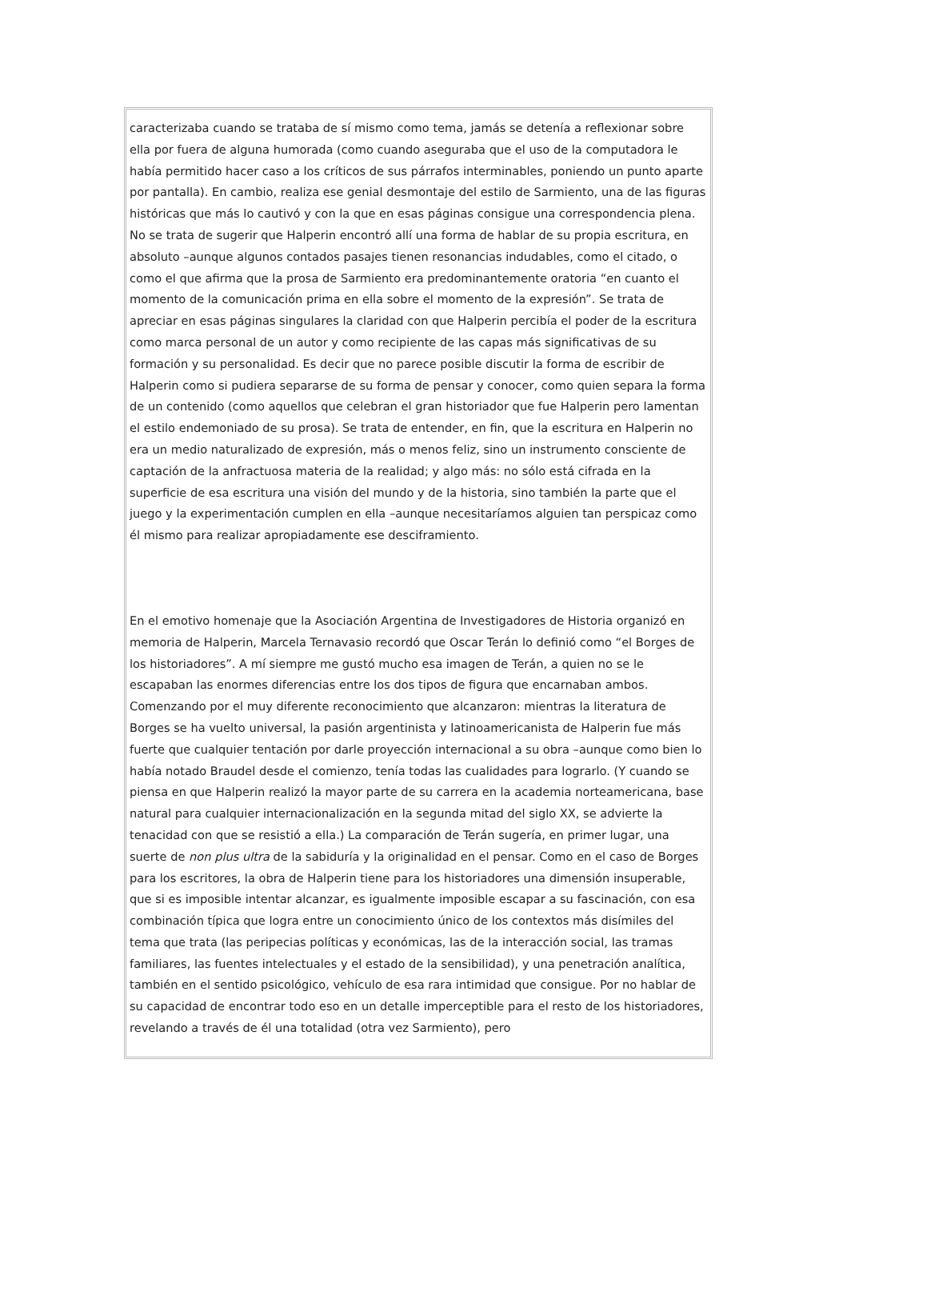caracterizaba cuando se trataba de sí mismo como tema, jamás se detenía a reflexionar sobre ella por fuera de alguna humorada (como cuando aseguraba que el uso de la computadora le había permitido hacer caso a los críticos de sus párrafos interminables, poniendo un punto aparte por pantalla). En cambio, realiza ese genial desmontaje del estilo de Sarmiento, una de las figuras históricas que más lo cautivó y con la que en esas páginas consigue una correspondencia plena. No se trata de sugerir que Halperin encontró allí una forma de hablar de su propia escritura, en absoluto –aunque algunos contados pasajes tienen resonancias indudables, como el citado, o como el que afirma que la prosa de Sarmiento era predominantemente oratoria “en cuanto el momento de la comunicación prima en ella sobre el momento de la expresión”. Se trata de apreciar en esas páginas singulares la claridad con que Halperin percibía el poder de la escritura como marca personal de un autor y como recipiente de las capas más significativas de su formación y su personalidad. Es decir que no parece posible discutir la forma de escribir de Halperin como si pudiera separarse de su forma de pensar y conocer, como quien separa la forma de un contenido (como aquellos que celebran el gran historiador que fue Halperin pero lamentan el estilo endemoniado de su prosa). Se trata de entender, en fin, que la escritura en Halperin no era un medio naturalizado de expresión, más o menos feliz, sino un instrumento consciente de captación de la anfractuosa materia de la realidad; y algo más: no sólo está cifrada en la superficie de esa escritura una visión del mundo y de la historia, sino también la parte que el juego y la experimentación cumplen en ella –aunque necesitaríamos alguien tan perspicaz como él mismo para realizar apropiadamente ese desciframiento.
En el emotivo homenaje que la Asociación Argentina de Investigadores de Historia organizó en memoria de Halperin, Marcela Ternavasio recordó que Oscar Terán lo definió como “el Borges de los historiadores”. A mí siempre me gustó mucho esa imagen de Terán, a quien no se le escapaban las enormes diferencias entre los dos tipos de figura que encarnaban ambos. Comenzando por el muy diferente reconocimiento que alcanzaron: mientras la literatura de Borges se ha vuelto universal, la pasión argentinista y latinoamericanista de Halperin fue más fuerte que cualquier tentación por darle proyección internacional a su obra –aunque como bien lo había notado Braudel desde el comienzo, tenía todas las cualidades para lograrlo. (Y cuando se piensa en que Halperin realizó la mayor parte de su carrera en la academia norteamericana, base natural para cualquier internacionalización en la segunda mitad del siglo XX, se advierte la tenacidad con que se resistió a ella.) La comparación de Terán sugería, en primer lugar, una suerte de non plus ultra de la sabiduría y la originalidad en el pensar. Como en el caso de Borges para los escritores, la obra de Halperin tiene para los historiadores una dimensión insuperable, que si es imposible intentar alcanzar, es igualmente imposible escapar a su fascinación, con esa combinación típica que logra entre un conocimiento único de los contextos más disímiles del tema que trata (las peripecias políticas y económicas, las de la interacción social, las tramas familiares, las fuentes intelectuales y el estado de la sensibilidad), y una penetración analítica, también en el sentido psicológico, vehículo de esa rara intimidad que consigue. Por no hablar de su capacidad de encontrar todo eso en un detalle imperceptible para el resto de los historiadores, revelando a través de él una totalidad (otra vez Sarmiento), pero